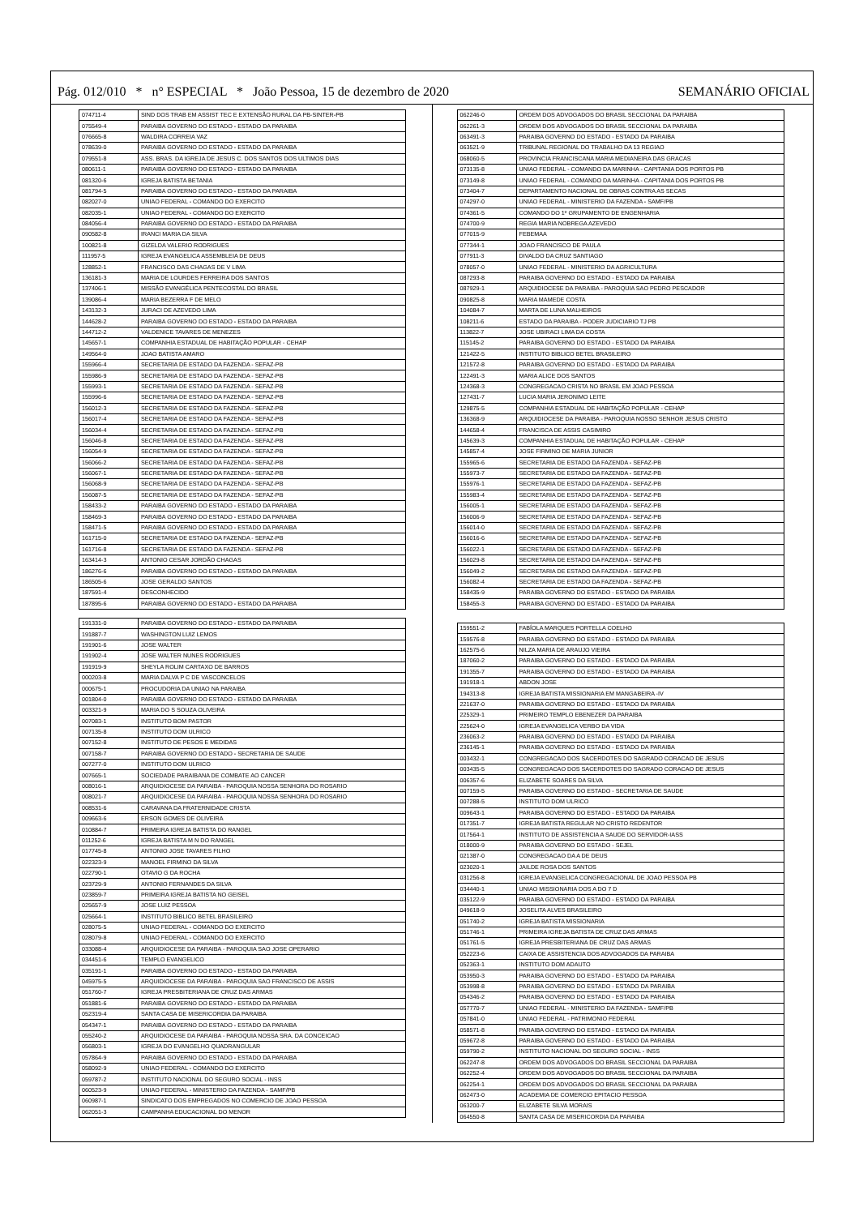Pág. 012/010 * n° ESPECIAL * João Pessoa, 15 de dezembro de 2020 SEMANÁRIO OFICIAL
| 074711-4 | SIND DOS TRAB EM ASSIST TEC E EXTENSÃO RURAL DA PB-SINTER-PB |
| 075549-4 | PARAIBA GOVERNO DO ESTADO - ESTADO DA PARAIBA |
| 076665-8 | WALDIRA CORREIA VAZ |
| 078639-0 | PARAIBA GOVERNO DO ESTADO - ESTADO DA PARAIBA |
| 079551-8 | ASS. BRAS. DA IGREJA DE JESUS C. DOS SANTOS DOS ULTIMOS DIAS |
| 080611-1 | PARAIBA GOVERNO DO ESTADO - ESTADO DA PARAIBA |
| 081320-6 | IGREJA BATISTA BETANIA |
| 081794-5 | PARAIBA GOVERNO DO ESTADO - ESTADO DA PARAIBA |
| 082027-0 | UNIAO FEDERAL - COMANDO DO EXERCITO |
| 082035-1 | UNIAO FEDERAL - COMANDO DO EXERCITO |
| 084056-4 | PARAIBA GOVERNO DO ESTADO - ESTADO DA PARAIBA |
| 090582-8 | IRANCI MARIA DA SILVA |
| 100821-8 | GIZELDA VALERIO RODRIGUES |
| 111957-5 | IGREJA EVANGELICA ASSEMBLEIA DE DEUS |
| 128852-1 | FRANCISCO DAS CHAGAS DE V LIMA |
| 136181-3 | MARIA DE LOURDES FERREIRA DOS SANTOS |
| 137406-1 | MISSÃO EVANGÉLICA PENTECOSTAL DO BRASIL |
| 139086-4 | MARIA BEZERRA F DE MELO |
| 143132-3 | JURACI DE AZEVEDO LIMA |
| 144628-2 | PARAIBA GOVERNO DO ESTADO - ESTADO DA PARAIBA |
| 144712-2 | VALDENICE TAVARES DE MENEZES |
| 145657-1 | COMPANHIA ESTADUAL DE HABITAÇÃO POPULAR - CEHAP |
| 149564-0 | JOAO BATISTA AMARO |
| 155966-4 | SECRETARIA DE ESTADO DA FAZENDA - SEFAZ-PB |
| 155986-9 | SECRETARIA DE ESTADO DA FAZENDA - SEFAZ-PB |
| 155993-1 | SECRETARIA DE ESTADO DA FAZENDA - SEFAZ-PB |
| 155996-6 | SECRETARIA DE ESTADO DA FAZENDA - SEFAZ-PB |
| 156012-3 | SECRETARIA DE ESTADO DA FAZENDA - SEFAZ-PB |
| 156017-4 | SECRETARIA DE ESTADO DA FAZENDA - SEFAZ-PB |
| 156034-4 | SECRETARIA DE ESTADO DA FAZENDA - SEFAZ-PB |
| 156046-8 | SECRETARIA DE ESTADO DA FAZENDA - SEFAZ-PB |
| 156054-9 | SECRETARIA DE ESTADO DA FAZENDA - SEFAZ-PB |
| 156066-2 | SECRETARIA DE ESTADO DA FAZENDA - SEFAZ-PB |
| 156067-1 | SECRETARIA DE ESTADO DA FAZENDA - SEFAZ-PB |
| 156068-9 | SECRETARIA DE ESTADO DA FAZENDA - SEFAZ-PB |
| 156087-5 | SECRETARIA DE ESTADO DA FAZENDA - SEFAZ-PB |
| 158433-2 | PARAIBA GOVERNO DO ESTADO - ESTADO DA PARAIBA |
| 158469-3 | PARAIBA GOVERNO DO ESTADO - ESTADO DA PARAIBA |
| 158471-5 | PARAIBA GOVERNO DO ESTADO - ESTADO DA PARAIBA |
| 161715-0 | SECRETARIA DE ESTADO DA FAZENDA - SEFAZ-PB |
| 161716-8 | SECRETARIA DE ESTADO DA FAZENDA - SEFAZ-PB |
| 163414-3 | ANTONIO CESAR JORDÃO CHAGAS |
| 186276-6 | PARAIBA GOVERNO DO ESTADO - ESTADO DA PARAIBA |
| 186505-6 | JOSE GERALDO SANTOS |
| 187591-4 | DESCONHECIDO |
| 187895-6 | PARAIBA GOVERNO DO ESTADO - ESTADO DA PARAIBA |
| 191331-0 | PARAIBA GOVERNO DO ESTADO - ESTADO DA PARAIBA |
| 191887-7 | WASHINGTON LUIZ LEMOS |
| 191901-6 | JOSE WALTER |
| 191902-4 | JOSE WALTER NUNES RODRIGUES |
| 191919-9 | SHEYLA ROLIM CARTAXO DE BARROS |
| 000203-8 | MARIA DALVA P C DE VASCONCELOS |
| 000675-1 | PROCUDORIA DA UNIAO NA PARAIBA |
| 001804-0 | PARAIBA GOVERNO DO ESTADO - ESTADO DA PARAIBA |
| 003321-9 | MARIA DO S SOUZA OLIVEIRA |
| 007083-1 | INSTITUTO BOM PASTOR |
| 007135-8 | INSTITUTO DOM ULRICO |
| 007152-8 | INSTITUTO DE PESOS E MEDIDAS |
| 007158-7 | PARAIBA GOVERNO DO ESTADO - SECRETARIA DE SAUDE |
| 007277-0 | INSTITUTO DOM ULRICO |
| 007665-1 | SOCIEDADE PARAIBANA DE COMBATE AO CANCER |
| 008016-1 | ARQUIDIOCESE DA PARAIBA - PAROQUIA NOSSA SENHORA DO ROSARIO |
| 008021-7 | ARQUIDIOCESE DA PARAIBA - PAROQUIA NOSSA SENHORA DO ROSARIO |
| 008531-6 | CARAVANA DA FRATERNIDADE CRISTA |
| 009663-6 | ERSON GOMES DE OLIVEIRA |
| 010884-7 | PRIMEIRA IGREJA BATISTA DO RANGEL |
| 011252-6 | IGREJA BATISTA M N DO RANGEL |
| 017745-8 | ANTONIO JOSE TAVARES FILHO |
| 022323-9 | MANOEL FIRMINO DA SILVA |
| 022790-1 | OTAVIO G DA ROCHA |
| 023729-9 | ANTONIO FERNANDES DA SILVA |
| 023859-7 | PRIMEIRA IGREJA BATISTA NO GEISEL |
| 025657-9 | JOSE LUIZ PESSOA |
| 025664-1 | INSTITUTO BIBLICO BETEL BRASILEIRO |
| 028075-5 | UNIAO FEDERAL - COMANDO DO EXERCITO |
| 028079-8 | UNIAO FEDERAL - COMANDO DO EXERCITO |
| 033088-4 | ARQUIDIOCESE DA PARAIBA - PAROQUIA SAO JOSE OPERARIO |
| 034451-6 | TEMPLO EVANGELICO |
| 035191-1 | PARAIBA GOVERNO DO ESTADO - ESTADO DA PARAIBA |
| 045975-5 | ARQUIDIOCESE DA PARAIBA - PAROQUIA SAO FRANCISCO DE ASSIS |
| 051760-7 | IGREJA PRESBITERIANA DE CRUZ DAS ARMAS |
| 051881-6 | PARAIBA GOVERNO DO ESTADO - ESTADO DA PARAIBA |
| 052319-4 | SANTA CASA DE MISERICORDIA DA PARAIBA |
| 054347-1 | PARAIBA GOVERNO DO ESTADO - ESTADO DA PARAIBA |
| 055240-2 | ARQUIDIOCESE DA PARAIBA - PAROQUIA NOSSA SRA. DA CONCEICAO |
| 056803-1 | IGREJA DO EVANGELHO QUADRANGULAR |
| 057864-9 | PARAIBA GOVERNO DO ESTADO - ESTADO DA PARAIBA |
| 058092-9 | UNIAO FEDERAL - COMANDO DO EXERCITO |
| 059787-2 | INSTITUTO NACIONAL DO SEGURO SOCIAL - INSS |
| 060523-9 | UNIAO FEDERAL - MINISTERIO DA FAZENDA - SAMF/PB |
| 060987-1 | SINDICATO DOS EMPREGADOS NO COMERCIO DE JOAO PESSOA |
| 062051-3 | CAMPANHA EDUCACIONAL DO MENOR |
| 062246-0 | ORDEM DOS ADVOGADOS DO BRASIL SECCIONAL DA PARAIBA |
| 062261-3 | ORDEM DOS ADVOGADOS DO BRASIL SECCIONAL DA PARAIBA |
| 063491-3 | PARAIBA GOVERNO DO ESTADO - ESTADO DA PARAIBA |
| 063521-9 | TRIBUNAL REGIONAL DO TRABALHO DA 13 REGIAO |
| 068060-5 | PROVINCIA FRANCISCANA MARIA MEDIANEIRA DAS GRACAS |
| 073135-8 | UNIAO FEDERAL - COMANDO DA MARINHA - CAPITANIA DOS PORTOS PB |
| 073149-8 | UNIAO FEDERAL - COMANDO DA MARINHA - CAPITANIA DOS PORTOS PB |
| 073404-7 | DEPARTAMENTO NACIONAL DE OBRAS CONTRA AS SECAS |
| 074297-0 | UNIAO FEDERAL - MINISTERIO DA FAZENDA - SAMF/PB |
| 074361-5 | COMANDO DO 1º GRUPAMENTO DE ENGENHARIA |
| 074700-9 | REGIA MARIA NOBREGA AZEVEDO |
| 077015-9 | FEBEMAA |
| 077344-1 | JOAO FRANCISCO DE PAULA |
| 077911-3 | DIVALDO DA CRUZ SANTIAGO |
| 078057-0 | UNIAO FEDERAL - MINISTERIO DA AGRICULTURA |
| 087293-8 | PARAIBA GOVERNO DO ESTADO - ESTADO DA PARAIBA |
| 087929-1 | ARQUIDIOCESE DA PARAIBA - PAROQUIA SAO PEDRO PESCADOR |
| 090825-8 | MARIA MAMEDE COSTA |
| 104084-7 | MARTA DE LUNA MALHEIROS |
| 108211-6 | ESTADO DA PARAIBA - PODER JUDICIARIO TJ PB |
| 113822-7 | JOSE UBIRACI LIMA DA COSTA |
| 115145-2 | PARAIBA GOVERNO DO ESTADO - ESTADO DA PARAIBA |
| 121422-5 | INSTITUTO BIBLICO BETEL BRASILEIRO |
| 121572-8 | PARAIBA GOVERNO DO ESTADO - ESTADO DA PARAIBA |
| 122491-3 | MARIA ALICE DOS SANTOS |
| 124368-3 | CONGREGACAO CRISTA NO BRASIL EM JOAO PESSOA |
| 127431-7 | LUCIA MARIA JERONIMO LEITE |
| 129875-5 | COMPANHIA ESTADUAL DE HABITAÇÃO POPULAR - CEHAP |
| 136368-9 | ARQUIDIOCESE DA PARAIBA - PAROQUIA NOSSO SENHOR JESUS CRISTO |
| 144658-4 | FRANCISCA DE ASSIS CASIMIRO |
| 145639-3 | COMPANHIA ESTADUAL DE HABITAÇÃO POPULAR - CEHAP |
| 145857-4 | JOSE FIRMINO DE MARIA JUNIOR |
| 155965-6 | SECRETARIA DE ESTADO DA FAZENDA - SEFAZ-PB |
| 155973-7 | SECRETARIA DE ESTADO DA FAZENDA - SEFAZ-PB |
| 155976-1 | SECRETARIA DE ESTADO DA FAZENDA - SEFAZ-PB |
| 155983-4 | SECRETARIA DE ESTADO DA FAZENDA - SEFAZ-PB |
| 156005-1 | SECRETARIA DE ESTADO DA FAZENDA - SEFAZ-PB |
| 156006-9 | SECRETARIA DE ESTADO DA FAZENDA - SEFAZ-PB |
| 156014-0 | SECRETARIA DE ESTADO DA FAZENDA - SEFAZ-PB |
| 156016-6 | SECRETARIA DE ESTADO DA FAZENDA - SEFAZ-PB |
| 156022-1 | SECRETARIA DE ESTADO DA FAZENDA - SEFAZ-PB |
| 156029-8 | SECRETARIA DE ESTADO DA FAZENDA - SEFAZ-PB |
| 156049-2 | SECRETARIA DE ESTADO DA FAZENDA - SEFAZ-PB |
| 156082-4 | SECRETARIA DE ESTADO DA FAZENDA - SEFAZ-PB |
| 158435-9 | PARAIBA GOVERNO DO ESTADO - ESTADO DA PARAIBA |
| 158455-3 | PARAIBA GOVERNO DO ESTADO - ESTADO DA PARAIBA |
| 159551-2 | FABÍOLA MARQUES PORTELLA COELHO |
| 159576-8 | PARAIBA GOVERNO DO ESTADO - ESTADO DA PARAIBA |
| 162575-6 | NILZA MARIA DE ARAUJO VIEIRA |
| 187060-2 | PARAIBA GOVERNO DO ESTADO - ESTADO DA PARAIBA |
| 191355-7 | PARAIBA GOVERNO DO ESTADO - ESTADO DA PARAIBA |
| 191918-1 | ABDON JOSE |
| 194313-8 | IGREJA BATISTA MISSIONARIA EM MANGABEIRA -IV |
| 221637-0 | PARAIBA GOVERNO DO ESTADO - ESTADO DA PARAIBA |
| 225329-1 | PRIMEIRO TEMPLO EBENEZER DA PARAIBA |
| 225624-0 | IGREJA EVANGELICA VERBO DA VIDA |
| 236063-2 | PARAIBA GOVERNO DO ESTADO - ESTADO DA PARAIBA |
| 236145-1 | PARAIBA GOVERNO DO ESTADO - ESTADO DA PARAIBA |
| 003432-1 | CONGREGACAO DOS SACERDOTES DO SAGRADO CORACAO DE JESUS |
| 003435-5 | CONGREGACAO DOS SACERDOTES DO SAGRADO CORACAO DE JESUS |
| 006357-6 | ELIZABETE SOARES DA SILVA |
| 007159-5 | PARAIBA GOVERNO DO ESTADO - SECRETARIA DE SAUDE |
| 007288-5 | INSTITUTO DOM ULRICO |
| 009643-1 | PARAIBA GOVERNO DO ESTADO - ESTADO DA PARAIBA |
| 017351-7 | IGREJA BATISTA REGULAR NO CRISTO REDENTOR |
| 017564-1 | INSTITUTO DE ASSISTENCIA A SAUDE DO SERVIDOR-IASS |
| 018000-9 | PARAIBA GOVERNO DO ESTADO - SEJEL |
| 021387-0 | CONGREGACAO DA A DE DEUS |
| 023020-1 | JAILDE ROSA DOS SANTOS |
| 031256-8 | IGREJA EVANGELICA CONGREGACIONAL DE JOAO PESSOA PB |
| 034440-1 | UNIAO MISSIONARIA DOS A DO 7 D |
| 035122-9 | PARAIBA GOVERNO DO ESTADO - ESTADO DA PARAIBA |
| 049618-9 | JOSELITA ALVES BRASILEIRO |
| 051740-2 | IGREJA BATISTA MISSIONARIA |
| 051746-1 | PRIMEIRA IGREJA BATISTA DE CRUZ DAS ARMAS |
| 051761-5 | IGREJA PRESBITERIANA DE CRUZ DAS ARMAS |
| 052223-6 | CAIXA DE ASSISTENCIA DOS ADVOGADOS DA PARAIBA |
| 052363-1 | INSTITUTO DOM ADAUTO |
| 053950-3 | PARAIBA GOVERNO DO ESTADO - ESTADO DA PARAIBA |
| 053998-8 | PARAIBA GOVERNO DO ESTADO - ESTADO DA PARAIBA |
| 054346-2 | PARAIBA GOVERNO DO ESTADO - ESTADO DA PARAIBA |
| 057770-7 | UNIAO FEDERAL - MINISTERIO DA FAZENDA - SAMF/PB |
| 057841-0 | UNIAO FEDERAL - PATRIMONIO FEDERAL |
| 058571-8 | PARAIBA GOVERNO DO ESTADO - ESTADO DA PARAIBA |
| 059672-8 | PARAIBA GOVERNO DO ESTADO - ESTADO DA PARAIBA |
| 059790-2 | INSTITUTO NACIONAL DO SEGURO SOCIAL - INSS |
| 062247-8 | ORDEM DOS ADVOGADOS DO BRASIL SECCIONAL DA PARAIBA |
| 062252-4 | ORDEM DOS ADVOGADOS DO BRASIL SECCIONAL DA PARAIBA |
| 062254-1 | ORDEM DOS ADVOGADOS DO BRASIL SECCIONAL DA PARAIBA |
| 062473-0 | ACADEMIA DE COMERCIO EPITACIO PESSOA |
| 063200-7 | ELIZABETE SILVA MORAIS |
| 064550-8 | SANTA CASA DE MISERICORDIA DA PARAIBA |